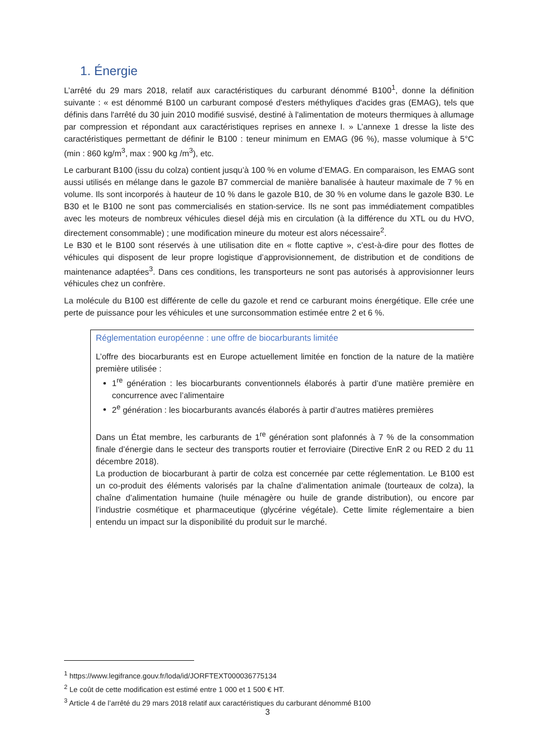1. Énergie
L’arrêté du 29 mars 2018, relatif aux caractéristiques du carburant dénommé B100<sup>1</sup>, donne la définition suivante : « est dénommé B100 un carburant composé d'esters méthyliques d'acides gras (EMAG), tels que définis dans l'arrêté du 30 juin 2010 modifié susvisé, destiné à l'alimentation de moteurs thermiques à allumage par compression et répondant aux caractéristiques reprises en annexe I. » L’annexe 1 dresse la liste des caractéristiques permettant de définir le B100 : teneur minimum en EMAG (96 %), masse volumique à 5°C (min : 860 kg/m<sup>3</sup>, max : 900 kg /m<sup>3</sup>), etc.
Le carburant B100 (issu du colza) contient jusqu’à 100 % en volume d’EMAG. En comparaison, les EMAG sont aussi utilisés en mélange dans le gazole B7 commercial de manière banalisée à hauteur maximale de 7 % en volume. Ils sont incorporés à hauteur de 10 % dans le gazole B10, de 30 % en volume dans le gazole B30. Le B30 et le B100 ne sont pas commercialisés en station-service. Ils ne sont pas immédiatement compatibles avec les moteurs de nombreux véhicules diesel déjà mis en circulation (à la différence du XTL ou du HVO, directement consommable) ; une modification mineure du moteur est alors nécessaire<sup>2</sup>.
Le B30 et le B100 sont réservés à une utilisation dite en « flotte captive », c’est-à-dire pour des flottes de véhicules qui disposent de leur propre logistique d’approvisionnement, de distribution et de conditions de maintenance adaptées<sup>3</sup>. Dans ces conditions, les transporteurs ne sont pas autorisés à approvisionner leurs véhicules chez un confrère.
La molécule du B100 est différente de celle du gazole et rend ce carburant moins énergétique. Elle crée une perte de puissance pour les véhicules et une surconsommation estimée entre 2 et 6 %.
Réglementation européenne : une offre de biocarburants limitée
L’offre des biocarburants est en Europe actuellement limitée en fonction de la nature de la matière première utilisée :
1<sup>re</sup> génération : les biocarburants conventionnels élaborés à partir d’une matière première en concurrence avec l’alimentaire
2<sup>e</sup> génération : les biocarburants avancés élaborés à partir d’autres matières premières
Dans un État membre, les carburants de 1<sup>re</sup> génération sont plafonnés à 7 % de la consommation finale d’énergie dans le secteur des transports routier et ferroviaire (Directive EnR 2 ou RED 2 du 11 décembre 2018).
La production de biocarburant à partir de colza est concernée par cette réglementation. Le B100 est un co-produit des éléments valorisés par la chaîne d’alimentation animale (tourteaux de colza), la chaîne d’alimentation humaine (huile ménagère ou huile de grande distribution), ou encore par l’industrie cosmétique et pharmaceutique (glycérine végétale). Cette limite réglementaire a bien entendu un impact sur la disponibilité du produit sur le marché.
<sup>1</sup> https://www.legifrance.gouv.fr/loda/id/JORFTEXT000036775134
<sup>2</sup> Le coût de cette modification est estimé entre 1 000 et 1 500 € HT.
<sup>3</sup> Article 4 de l’arrêté du 29 mars 2018 relatif aux caractéristiques du carburant dénommé B100
3